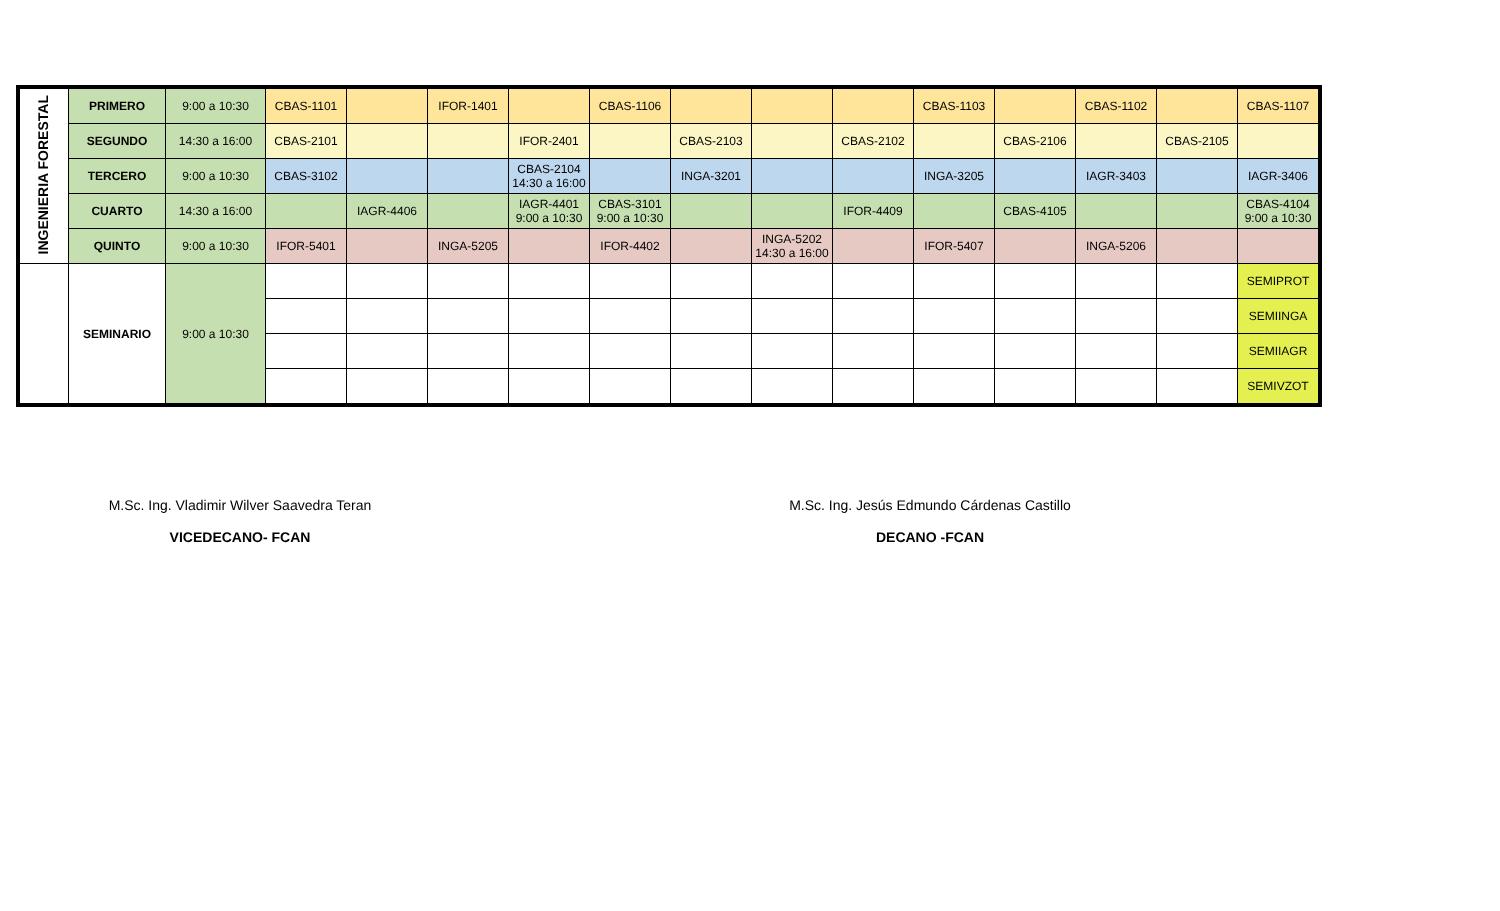| INGENIERIA FORESTAL | PRIMERO | 9:00 a 10:30 | CBAS-1101 | | IFOR-1401 | | CBAS-1106 | | | | CBAS-1103 | | CBAS-1102 | | CBAS-1107 |
| | SEGUNDO | 14:30 a 16:00 | CBAS-2101 | | | IFOR-2401 | | CBAS-2103 | | CBAS-2102 | | CBAS-2106 | | CBAS-2105 | |
| | TERCERO | 9:00 a 10:30 | CBAS-3102 | | | CBAS-2104 14:30 a 16:00 | | INGA-3201 | | | INGA-3205 | | IAGR-3403 | | IAGR-3406 |
| | CUARTO | 14:30 a 16:00 | | IAGR-4406 | | IAGR-4401 9:00 a 10:30 | CBAS-3101 9:00 a 10:30 | | | IFOR-4409 | | CBAS-4105 | | | CBAS-4104 9:00 a 10:30 |
| | QUINTO | 9:00 a 10:30 | IFOR-5401 | | INGA-5205 | | IFOR-4402 | | INGA-5202 14:30 a 16:00 | | IFOR-5407 | | INGA-5206 | | |
| | SEMINARIO | 9:00 a 10:30 | | | | | | | | | | | | | SEMIPROT |
| | | | | | | | | | | | | | | | SEMIINGA |
| | | | | | | | | | | | | | | | SEMIIAGR |
| | | | | | | | | | | | | | | | SEMIVZOT |
M.Sc. Ing. Vladimir Wilver Saavedra Teran
VICEDECANO- FCAN
M.Sc. Ing. Jesús Edmundo Cárdenas Castillo
DECANO -FCAN